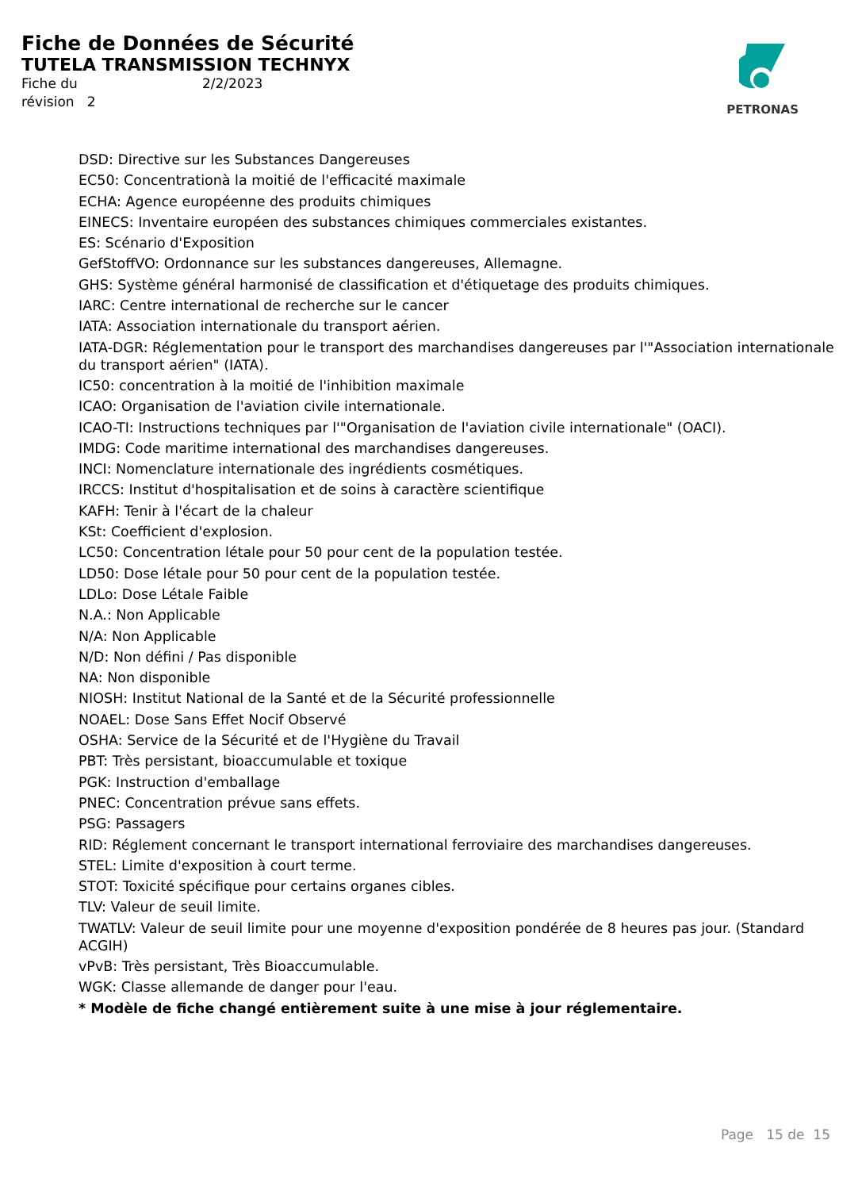Fiche de Données de Sécurité
TUTELA TRANSMISSION TECHNYX
Fiche du 2/2/2023
révision 2
PETRONAS
DSD: Directive sur les Substances Dangereuses
EC50: Concentrationà la moitié de l'efficacité maximale
ECHA: Agence européenne des produits chimiques
EINECS: Inventaire européen des substances chimiques commerciales existantes.
ES: Scénario d'Exposition
GefStoffVO: Ordonnance sur les substances dangereuses, Allemagne.
GHS: Système général harmonisé de classification et d'étiquetage des produits chimiques.
IARC: Centre international de recherche sur le cancer
IATA: Association internationale du transport aérien.
IATA-DGR: Réglementation pour le transport des marchandises dangereuses par l'"Association internationale du transport aérien" (IATA).
IC50: concentration à la moitié de l'inhibition maximale
ICAO: Organisation de l'aviation civile internationale.
ICAO-TI: Instructions techniques par l'"Organisation de l'aviation civile internationale" (OACI).
IMDG: Code maritime international des marchandises dangereuses.
INCI: Nomenclature internationale des ingrédients cosmétiques.
IRCCS: Institut d'hospitalisation et de soins à caractère scientifique
KAFH: Tenir à l'écart de la chaleur
KSt: Coefficient d'explosion.
LC50: Concentration létale pour 50 pour cent de la population testée.
LD50: Dose létale pour 50 pour cent de la population testée.
LDLo: Dose Létale Faible
N.A.: Non Applicable
N/A: Non Applicable
N/D: Non défini / Pas disponible
NA: Non disponible
NIOSH: Institut National de la Santé et de la Sécurité professionnelle
NOAEL: Dose Sans Effet Nocif Observé
OSHA: Service de la Sécurité et de l'Hygiène du Travail
PBT: Très persistant, bioaccumulable et toxique
PGK: Instruction d'emballage
PNEC: Concentration prévue sans effets.
PSG: Passagers
RID: Réglement concernant le transport international ferroviaire des marchandises dangereuses.
STEL: Limite d'exposition à court terme.
STOT: Toxicité spécifique pour certains organes cibles.
TLV: Valeur de seuil limite.
TWATLV: Valeur de seuil limite pour une moyenne d'exposition pondérée de 8 heures pas jour. (Standard ACGIH)
vPvB: Très persistant, Très Bioaccumulable.
WGK: Classe allemande de danger pour l'eau.
* Modèle de fiche changé entièrement suite à une mise à jour réglementaire.
Page 15 de 15